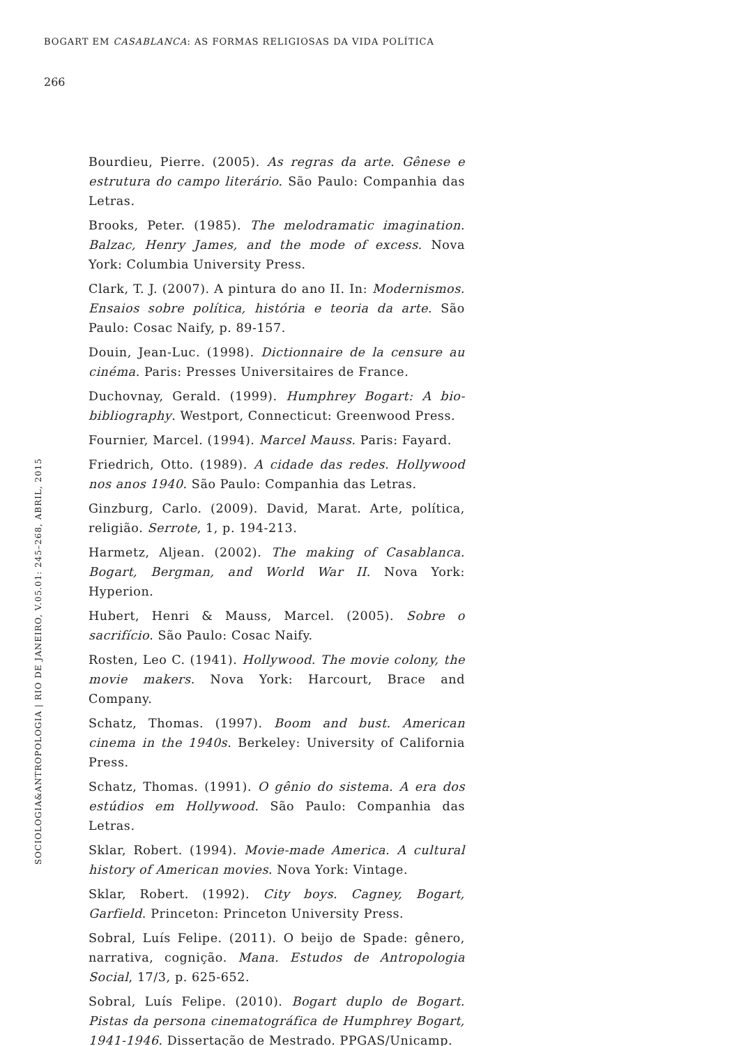BOGART EM CASABLANCA: AS FORMAS RELIGIOSAS DA VIDA POLÍTICA
266
Bourdieu, Pierre. (2005). As regras da arte. Gênese e estrutura do campo literário. São Paulo: Companhia das Letras.
Brooks, Peter. (1985). The melodramatic imagination. Balzac, Henry James, and the mode of excess. Nova York: Columbia University Press.
Clark, T. J. (2007). A pintura do ano II. In: Modernismos. Ensaios sobre política, história e teoria da arte. São Paulo: Cosac Naify, p. 89-157.
Douin, Jean-Luc. (1998). Dictionnaire de la censure au cinéma. Paris: Presses Universitaires de France.
Duchovnay, Gerald. (1999). Humphrey Bogart: A bio-bibliography. Westport, Connecticut: Greenwood Press.
Fournier, Marcel. (1994). Marcel Mauss. Paris: Fayard.
Friedrich, Otto. (1989). A cidade das redes. Hollywood nos anos 1940. São Paulo: Companhia das Letras.
Ginzburg, Carlo. (2009). David, Marat. Arte, política, religião. Serrote, 1, p. 194-213.
Harmetz, Aljean. (2002). The making of Casablanca. Bogart, Bergman, and World War II. Nova York: Hyperion.
Hubert, Henri & Mauss, Marcel. (2005). Sobre o sacrifício. São Paulo: Cosac Naify.
Rosten, Leo C. (1941). Hollywood. The movie colony, the movie makers. Nova York: Harcourt, Brace and Company.
Schatz, Thomas. (1997). Boom and bust. American cinema in the 1940s. Berkeley: University of California Press.
Schatz, Thomas. (1991). O gênio do sistema. A era dos estúdios em Hollywood. São Paulo: Companhia das Letras.
Sklar, Robert. (1994). Movie-made America. A cultural history of American movies. Nova York: Vintage.
Sklar, Robert. (1992). City boys. Cagney, Bogart, Garfield. Princeton: Princeton University Press.
Sobral, Luís Felipe. (2011). O beijo de Spade: gênero, narrativa, cognição. Mana. Estudos de Antropologia Social, 17/3, p. 625-652.
Sobral, Luís Felipe. (2010). Bogart duplo de Bogart. Pistas da persona cinematográfica de Humphrey Bogart, 1941-1946. Dissertação de Mestrado. PPGAS/Unicamp.
SOCIOLOGIA&ANTROPOLOGIA | RIO DE JANEIRO, V.05.01: 245–268, ABRIL, 2015